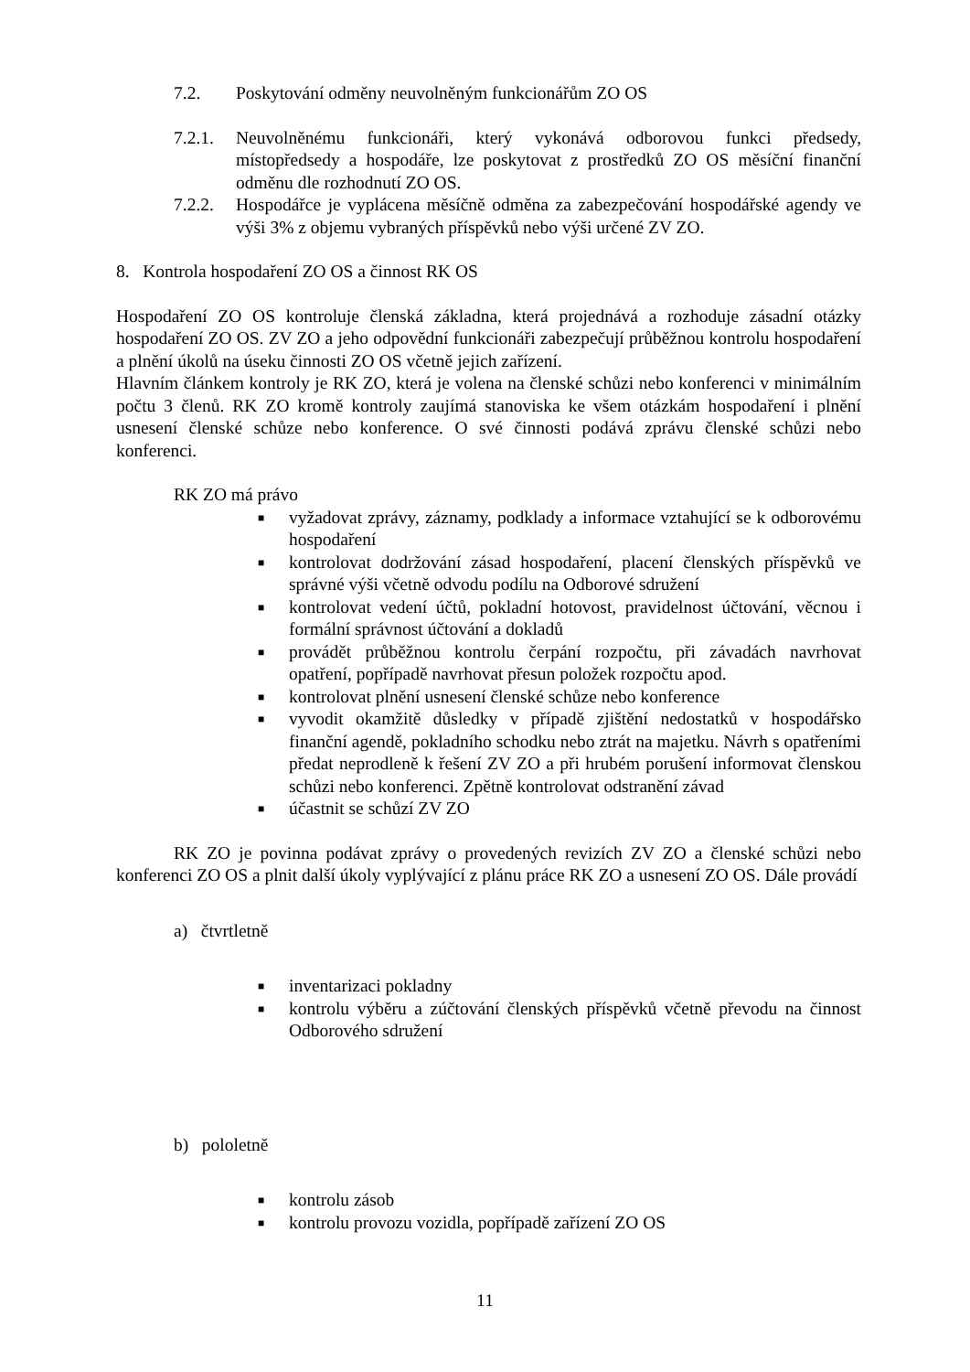7.2. Poskytování odměny neuvolněným funkcionářům ZO OS
7.2.1. Neuvolněnému funkcionáři, který vykonává odborovou funkci předsedy, místopředsedy a hospodáře, lze poskytovat z prostředků ZO OS měsíční finanční odměnu dle rozhodnutí ZO OS.
7.2.2. Hospodářce je vyplácena měsíčně odměna za zabezpečování hospodářské agendy ve výši 3% z objemu vybraných příspěvků nebo výši určené ZV ZO.
8. Kontrola hospodaření ZO OS a činnost RK OS
Hospodaření ZO OS kontroluje členská základna, která projednává a rozhoduje zásadní otázky hospodaření ZO OS. ZV ZO a jeho odpovědní funkcionáři zabezpečují průběžnou kontrolu hospodaření a plnění úkolů na úseku činnosti ZO OS včetně jejich zařízení.
Hlavním článkem kontroly je RK ZO, která je volena na členské schůzi nebo konferenci v minimálním počtu 3 členů. RK ZO kromě kontroly zaujímá stanoviska ke všem otázkám hospodaření i plnění usnesení členské schůze nebo konference. O své činnosti podává zprávu členské schůzi nebo konferenci.
RK ZO má právo
■ vyžadovat zprávy, záznamy, podklady a informace vztahující se k odborovému hospodaření
■ kontrolovat dodržování zásad hospodaření, placení členských příspěvků ve správné výši včetně odvodu podílu na Odborové sdružení
■ kontrolovat vedení účtů, pokladní hotovost, pravidelnost účtování, věcnou i formální správnost účtování a dokladů
■ provádět průběžnou kontrolu čerpání rozpočtu, při závadách navrhovat opatření, popřípadě navrhovat přesun položek rozpočtu apod.
■ kontrolovat plnění usnesení členské schůze nebo konference
■ vyvodit okamžitě důsledky v případě zjištění nedostatků v hospodářsko finanční agendě, pokladního schodku nebo ztrát na majetku. Návrh s opatřeními předat neprodleně k řešení ZV ZO a při hrubém porušení informovat členskou schůzi nebo konferenci. Zpětně kontrolovat odstranění závad
■ účastnit se schůzí ZV ZO
RK ZO je povinna podávat zprávy o provedených revizích ZV ZO a členské schůzi nebo konferenci ZO OS a plnit další úkoly vyplývající z plánu práce RK ZO a usnesení ZO OS. Dále provádí
a) čtvrtletně
■ inventarizaci pokladny
■ kontrolu výběru a zúčtování členských příspěvků včetně převodu na činnost Odborového sdružení
b) pololetně
■ kontrolu zásob
■ kontrolu provozu vozidla, popřípadě zařízení ZO OS
11